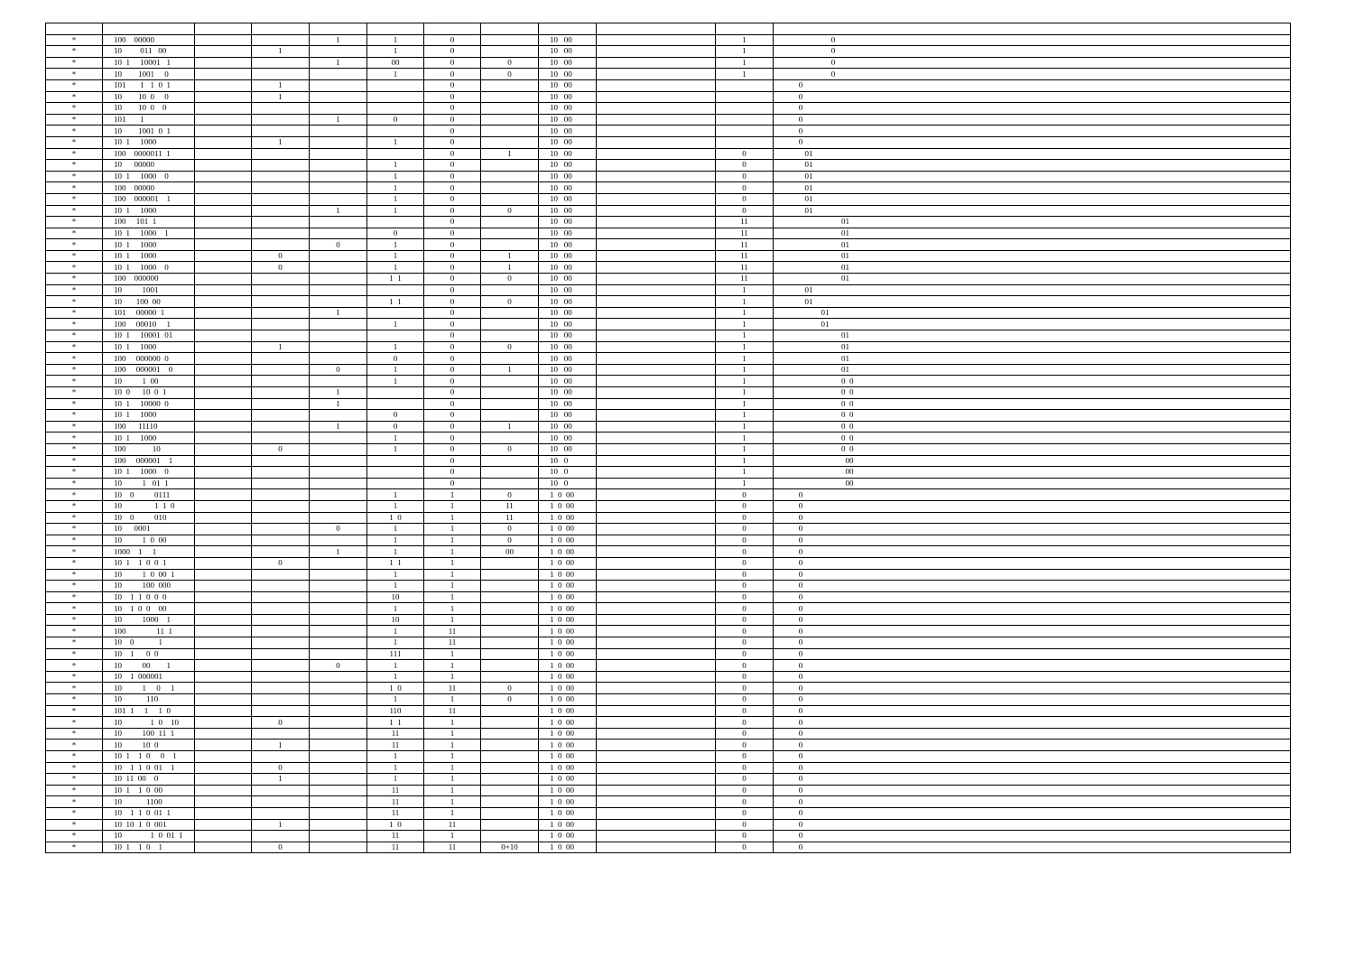| * | 100 00000 | | | 1 | 1 | 0 | | 10 00 | | 1 | 0 |
| * | 10 011 00 | | 1 | | 1 | 0 | | 10 00 | | 1 | 0 |
| * | 10 1 10001 1 | | | 1 | 00 | 0 | 0 | 10 00 | | 1 | 0 |
| * | 10 1001 0 | | | | 1 | 0 | 0 | 10 00 | | 1 | 0 |
| * | 101 1 1 0 1 | | 1 | | | 0 | | 10 00 | | | 0 |
| * | 10 10 0 0 | | 1 | | | 0 | | 10 00 | | | 0 |
| * | 10 10 0 0 | | | | | 0 | | 10 00 | | | 0 |
| * | 101 1 | | | 1 | 0 | 0 | | 10 00 | | | 0 |
| * | 10 1001 0 1 | | | | | 0 | | 10 00 | | | 0 |
| * | 10 1 1000 | | 1 | | 1 | 0 | | 10 00 | | | 0 |
| * | 100 0000011 1 | | | | | 0 | 1 | 10 00 | | 0 | 01 |
| * | 10 00000 | | | | 1 | 0 | | 10 00 | | 0 | 01 |
| * | 10 1 1000 0 | | | | 1 | 0 | | 10 00 | | 0 | 01 |
| * | 100 00000 | | | | 1 | 0 | | 10 00 | | 0 | 01 |
| * | 100 000001 1 | | | | 1 | 0 | | 10 00 | | 0 | 01 |
| * | 10 1 1000 | | | 1 | 1 | 0 | 0 | 10 00 | | 0 | 01 |
| * | 100 101 1 | | | | | 0 | | 10 00 | | 11 | 01 |
| * | 10 1 1000 1 | | | | 0 | 0 | | 10 00 | | 11 | 01 |
| * | 10 1 1000 | | | 0 | 1 | 0 | | 10 00 | | 11 | 01 |
| * | 10 1 1000 | | 0 | | 1 | 0 | 1 | 10 00 | | 11 | 01 |
| * | 10 1 1000 0 | | 0 | | 1 | 0 | 1 | 10 00 | | 11 | 01 |
| * | 100 000000 | | | | 1 1 | 0 | 0 | 10 00 | | 11 | 01 |
| * | 10 1001 | | | | | 0 | | 10 00 | | 1 | 01 |
| * | 10 100 00 | | | | 1 1 | 0 | 0 | 10 00 | | 1 | 01 |
| * | 101 00000 1 | | | 1 | | 0 | | 10 00 | | 1 | 01 |
| * | 100 00010 1 | | | | 1 | 0 | | 10 00 | | 1 | 01 |
| * | 10 1 10001 01 | | | | | 0 | | 10 00 | | 1 | 01 |
| * | 10 1 1000 | | 1 | | 1 | 0 | 0 | 10 00 | | 1 | 01 |
| * | 100 000000 0 | | | | 0 | 0 | | 10 00 | | 1 | 01 |
| * | 100 000001 0 | | | 0 | 1 | 0 | 1 | 10 00 | | 1 | 01 |
| * | 10 1 00 | | | | 1 | 0 | | 10 00 | | 1 | 0 0 |
| * | 10 0 10 0 1 | | | 1 | | 0 | | 10 00 | | 1 | 0 0 |
| * | 10 1 10000 0 | | | 1 | | 0 | | 10 00 | | 1 | 0 0 |
| * | 10 1 1000 | | | | 0 | 0 | | 10 00 | | 1 | 0 0 |
| * | 100 11110 | | | 1 | 0 | 0 | 1 | 10 00 | | 1 | 0 0 |
| * | 10 1 1000 | | | | 1 | 0 | | 10 00 | | 1 | 0 0 |
| * | 100 10 | | 0 | | 1 | 0 | 0 | 10 00 | | 1 | 0 0 |
| * | 100 000001 1 | | | | | 0 | | 10 0 | | 1 | 00 |
| * | 10 1 1000 0 | | | | | 0 | | 10 0 | | 1 | 00 |
| * | 10 1 01 1 | | | | | 0 | | 10 0 | | 1 | 00 |
| * | 10 0 0111 | | | | 1 | 1 | 0 | 1 0 00 | | 0 | 0 |
| * | 10 1 1 0 | | | | 1 | 1 | 11 | 1 0 00 | | 0 | 0 |
| * | 10 0 010 | | | | 1 0 | 1 | 11 | 1 0 00 | | 0 | 0 |
| * | 10 0001 | | | 0 | 1 | 1 | 0 | 1 0 00 | | 0 | 0 |
| * | 10 1 0 00 | | | | 1 | 1 | 0 | 1 0 00 | | 0 | 0 |
| * | 1000 1 1 | | | 1 | 1 | 1 | 00 | 1 0 00 | | 0 | 0 |
| * | 10 1 1 0 0 1 | | 0 | | 1 1 | 1 | | 1 0 00 | | 0 | 0 |
| * | 10 1 0 00 1 | | | | 1 | 1 | | 1 0 00 | | 0 | 0 |
| * | 10 100 000 | | | | 1 | 1 | | 1 0 00 | | 0 | 0 |
| * | 10 1 1 0 0 0 | | | | 10 | 1 | | 1 0 00 | | 0 | 0 |
| * | 10 1 0 0 00 | | | | 1 | 1 | | 1 0 00 | | 0 | 0 |
| * | 10 1000 1 | | | | 10 | 1 | | 1 0 00 | | 0 | 0 |
| * | 100 11 1 | | | | 1 | 11 | | 1 0 00 | | 0 | 0 |
| * | 10 0 1 | | | | 1 | 11 | | 1 0 00 | | 0 | 0 |
| * | 10 1 0 0 | | | | 111 | 1 | | 1 0 00 | | 0 | 0 |
| * | 10 00 1 | | | 0 | 1 | 1 | | 1 0 00 | | 0 | 0 |
| * | 10 1 000001 | | | | 1 | 1 | | 1 0 00 | | 0 | 0 |
| * | 10 1 0 1 | | | | 1 0 | 11 | 0 | 1 0 00 | | 0 | 0 |
| * | 10 110 | | | | 1 | 1 | 0 | 1 0 00 | | 0 | 0 |
| * | 101 1 1 1 0 | | | | 110 | 11 | | 1 0 00 | | 0 | 0 |
| * | 10 1 0 10 | | 0 | | 1 1 | 1 | | 1 0 00 | | 0 | 0 |
| * | 10 100 11 1 | | | | 11 | 1 | | 1 0 00 | | 0 | 0 |
| * | 10 10 0 | | 1 | | 11 | 1 | | 1 0 00 | | 0 | 0 |
| * | 10 1 1 0 0 1 | | | | 1 | 1 | | 1 0 00 | | 0 | 0 |
| * | 10 1 1 0 01 1 | | 0 | | 1 | 1 | | 1 0 00 | | 0 | 0 |
| * | 10 11 00 0 | | 1 | | 1 | 1 | | 1 0 00 | | 0 | 0 |
| * | 10 1 1 0 00 | | | | 11 | 1 | | 1 0 00 | | 0 | 0 |
| * | 10 1100 | | | | 11 | 1 | | 1 0 00 | | 0 | 0 |
| * | 10 1 1 0 01 1 | | | | 11 | 1 | | 1 0 00 | | 0 | 0 |
| * | 10 10 1 0 001 | | 1 | | 1 0 | 11 | | 1 0 00 | | 0 | 0 |
| * | 10 1 0 01 1 | | | | 11 | 1 | | 1 0 00 | | 0 | 0 |
| * | 10 1 1 0 1 | | 0 | | 11 | 11 | 0+10 | 1 0 00 | | 0 | 0 |